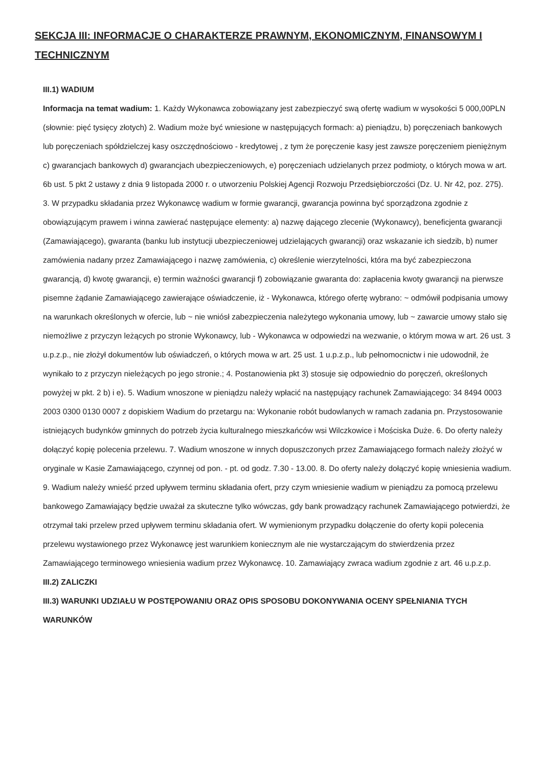SEKCJA III: INFORMACJE O CHARAKTERZE PRAWNYM, EKONOMICZNYM, FINANSOWYM I TECHNICZNYM
III.1) WADIUM
Informacja na temat wadium: 1. Każdy Wykonawca zobowiązany jest zabezpieczyć swą ofertę wadium w wysokości 5 000,00PLN (słownie: pięć tysięcy złotych) 2. Wadium może być wniesione w następujących formach: a) pieniądzu, b) poręczeniach bankowych lub poręczeniach spółdzielczej kasy oszczędnościowo - kredytowej , z tym że poręczenie kasy jest zawsze poręczeniem pieniężnym c) gwarancjach bankowych d) gwarancjach ubezpieczeniowych, e) poręczeniach udzielanych przez podmioty, o których mowa w art. 6b ust. 5 pkt 2 ustawy z dnia 9 listopada 2000 r. o utworzeniu Polskiej Agencji Rozwoju Przedsiębiorczości (Dz. U. Nr 42, poz. 275). 3. W przypadku składania przez Wykonawcę wadium w formie gwarancji, gwarancja powinna być sporządzona zgodnie z obowiązującym prawem i winna zawierać następujące elementy: a) nazwę dającego zlecenie (Wykonawcy), beneficjenta gwarancji (Zamawiającego), gwaranta (banku lub instytucji ubezpieczeniowej udzielających gwarancji) oraz wskazanie ich siedzib, b) numer zamówienia nadany przez Zamawiającego i nazwę zamówienia, c) określenie wierzytelności, która ma być zabezpieczona gwarancją, d) kwotę gwarancji, e) termin ważności gwarancji f) zobowiązanie gwaranta do: zapłacenia kwoty gwarancji na pierwsze pisemne żądanie Zamawiającego zawierające oświadczenie, iż - Wykonawca, którego ofertę wybrano: ~ odmówił podpisania umowy na warunkach określonych w ofercie, lub ~ nie wniósł zabezpieczenia należytego wykonania umowy, lub ~ zawarcie umowy stało się niemożliwe z przyczyn leżących po stronie Wykonawcy, lub - Wykonawca w odpowiedzi na wezwanie, o którym mowa w art. 26 ust. 3 u.p.z.p., nie złożył dokumentów lub oświadczeń, o których mowa w art. 25 ust. 1 u.p.z.p., lub pełnomocnictw i nie udowodnił, że wynikało to z przyczyn nieleżących po jego stronie.; 4. Postanowienia pkt 3) stosuje się odpowiednio do poręczeń, określonych powyżej w pkt. 2 b) i e). 5. Wadium wnoszone w pieniądzu należy wpłacić na następujący rachunek Zamawiającego: 34 8494 0003 2003 0300 0130 0007 z dopiskiem Wadium do przetargu na: Wykonanie robót budowlanych w ramach zadania pn. Przystosowanie istniejących budynków gminnych do potrzeb życia kulturalnego mieszkańców wsi Wilczkowice i Mościska Duże. 6. Do oferty należy dołączyć kopię polecenia przelewu. 7. Wadium wnoszone w innych dopuszczonych przez Zamawiającego formach należy złożyć w oryginale w Kasie Zamawiającego, czynnej od pon. - pt. od godz. 7.30 - 13.00. 8. Do oferty należy dołączyć kopię wniesienia wadium. 9. Wadium należy wnieść przed upływem terminu składania ofert, przy czym wniesienie wadium w pieniądzu za pomocą przelewu bankowego Zamawiający będzie uważał za skuteczne tylko wówczas, gdy bank prowadzący rachunek Zamawiającego potwierdzi, że otrzymał taki przelew przed upływem terminu składania ofert. W wymienionym przypadku dołączenie do oferty kopii polecenia przelewu wystawionego przez Wykonawcę jest warunkiem koniecznym ale nie wystarczającym do stwierdzenia przez Zamawiającego terminowego wniesienia wadium przez Wykonawcę. 10. Zamawiający zwraca wadium zgodnie z art. 46 u.p.z.p.
III.2) ZALICZKI
III.3) WARUNKI UDZIAŁU W POSTĘPOWANIU ORAZ OPIS SPOSOBU DOKONYWANIA OCENY SPEŁNIANIA TYCH WARUNKÓW